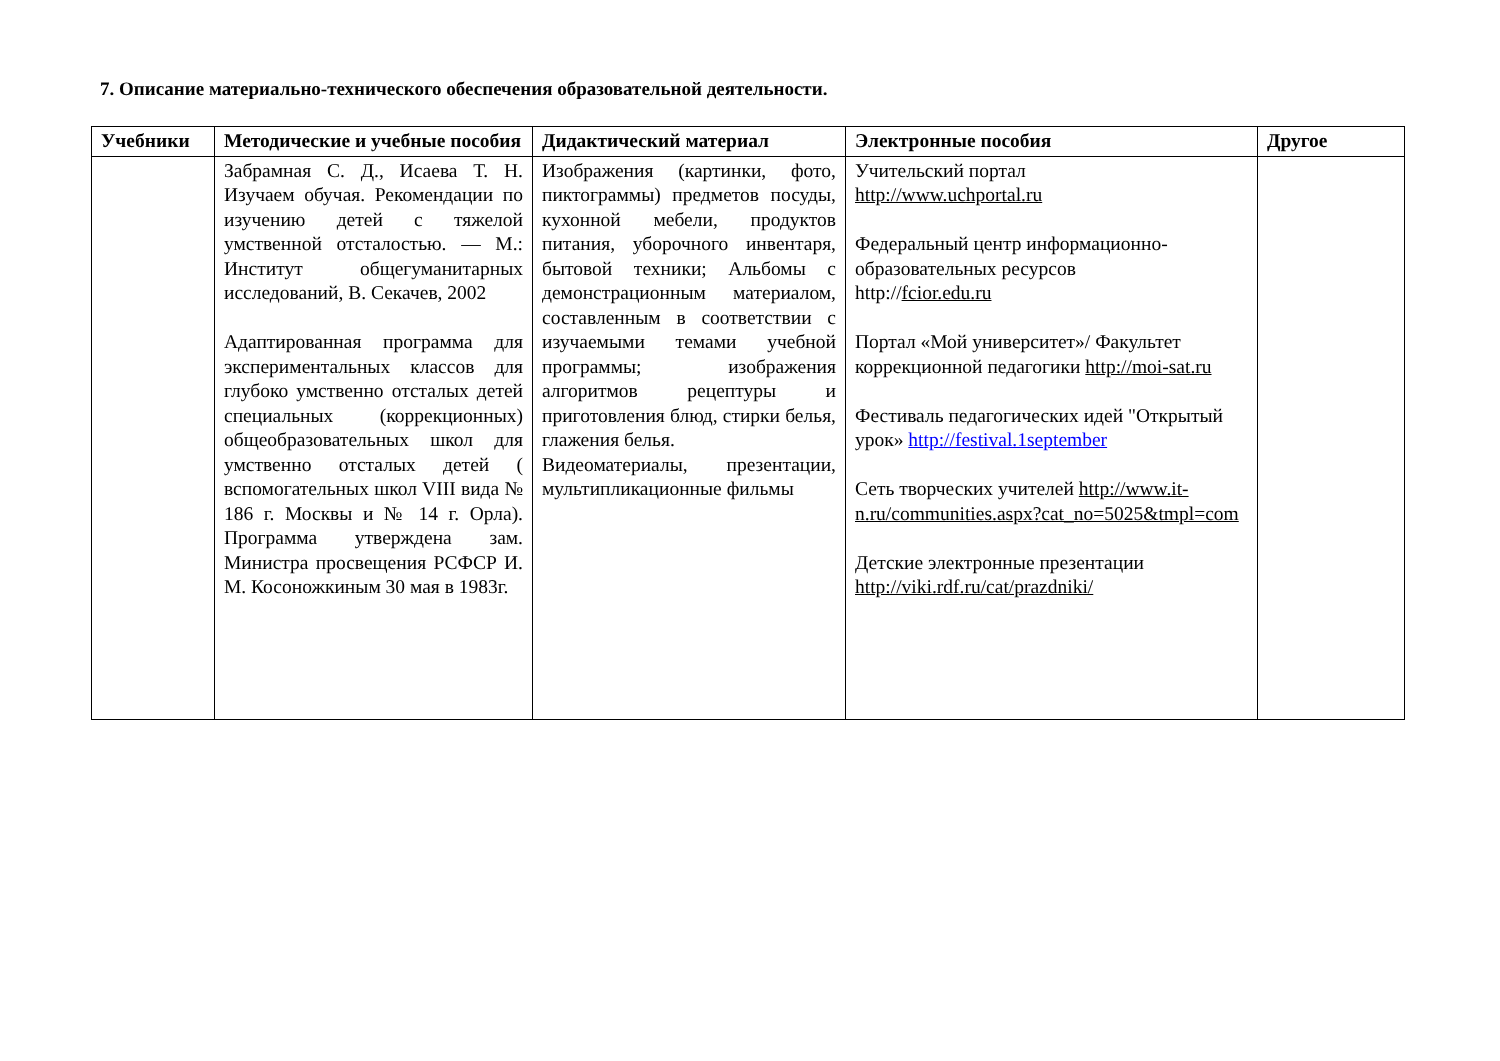7. Описание материально-технического обеспечения образовательной деятельности.
| Учебники | Методические и учебные пособия | Дидактический материал | Электронные пособия | Другое |
| --- | --- | --- | --- | --- |
| | Забрамная С. Д., Исаева Т. Н. Изучаем обучая. Рекомендации по изучению детей с тяжелой умственной отсталостью. — М.: Институт общегуманитарных исследований, В. Секачев, 2002 Адаптированная программа для экспериментальных классов для глубоко умственно отсталых детей специальных (коррекционных) общеобразовательных школ для умственно отсталых детей ( вспомогательных школ VIII вида № 186 г. Москвы и № 14 г. Орла). Программа утверждена зам. Министра просвещения РСФСР И. М. Косоножкиным 30 мая в 1983г. | Изображения (картинки, фото, пиктограммы) предметов посуды, кухонной мебели, продуктов питания, уборочного инвентаря, бытовой техники; Альбомы с демонстрационным материалом, составленным в соответствии с изучаемыми темами учебной программы; изображения алгоритмов рецептуры и приготовления блюд, стирки белья, глажения белья. Видеоматериалы, презентации, мультипликационные фильмы | Учительский портал http://www.uchportal.ru Федеральный центр информационно-образовательных ресурсов http:// fcior.edu.ru Портал «Мой университет»/ Факультет коррекционной педагогики http://moi-sat.ru Фестиваль педагогических идей "Открытый урок» http://festival.1september Сеть творческих учителей http://www.it-n.ru/communities.aspx?cat_no=5025&tmpl=com Детские электронные презентации http://viki.rdf.ru/cat/prazdniki/ | |